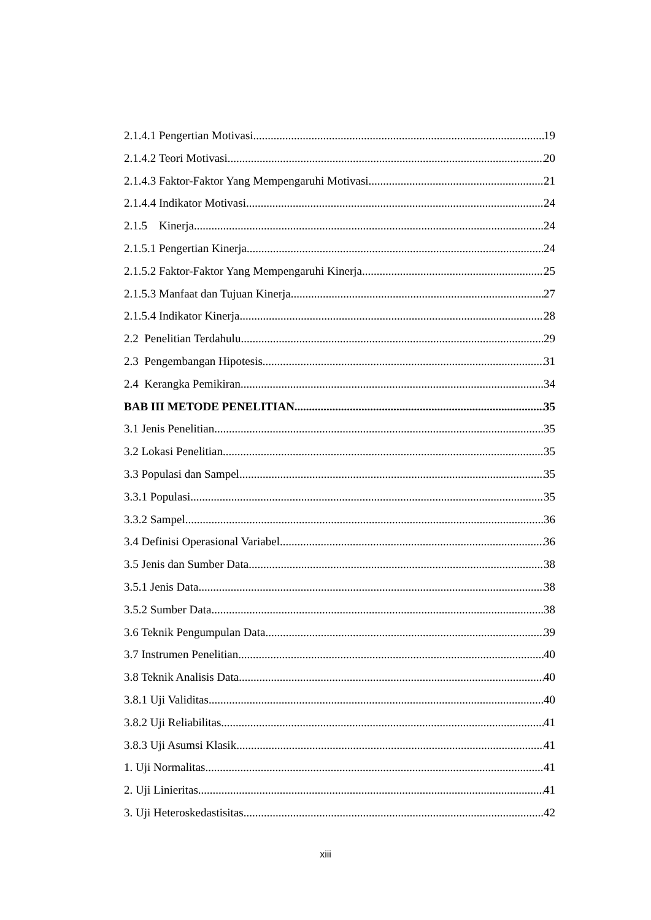2.1.4.1 Pengertian Motivasi 19
2.1.4.2 Teori Motivasi 20
2.1.4.3 Faktor-Faktor Yang Mempengaruhi Motivasi 21
2.1.4.4 Indikator Motivasi 24
2.1.5 Kinerja 24
2.1.5.1 Pengertian Kinerja 24
2.1.5.2 Faktor-Faktor Yang Mempengaruhi Kinerja 25
2.1.5.3 Manfaat dan Tujuan Kinerja 27
2.1.5.4 Indikator Kinerja 28
2.2 Penelitian Terdahulu 29
2.3 Pengembangan Hipotesis 31
2.4 Kerangka Pemikiran 34
BAB III METODE PENELITIAN 35
3.1 Jenis Penelitian 35
3.2 Lokasi Penelitian 35
3.3 Populasi dan Sampel 35
3.3.1 Populasi 35
3.3.2 Sampel 36
3.4 Definisi Operasional Variabel 36
3.5 Jenis dan Sumber Data 38
3.5.1 Jenis Data 38
3.5.2 Sumber Data 38
3.6 Teknik Pengumpulan Data 39
3.7 Instrumen Penelitian 40
3.8 Teknik Analisis Data 40
3.8.1 Uji Validitas 40
3.8.2 Uji Reliabilitas 41
3.8.3 Uji Asumsi Klasik 41
1. Uji Normalitas 41
2. Uji Linieritas 41
3. Uji Heteroskedastisitas 42
xiii